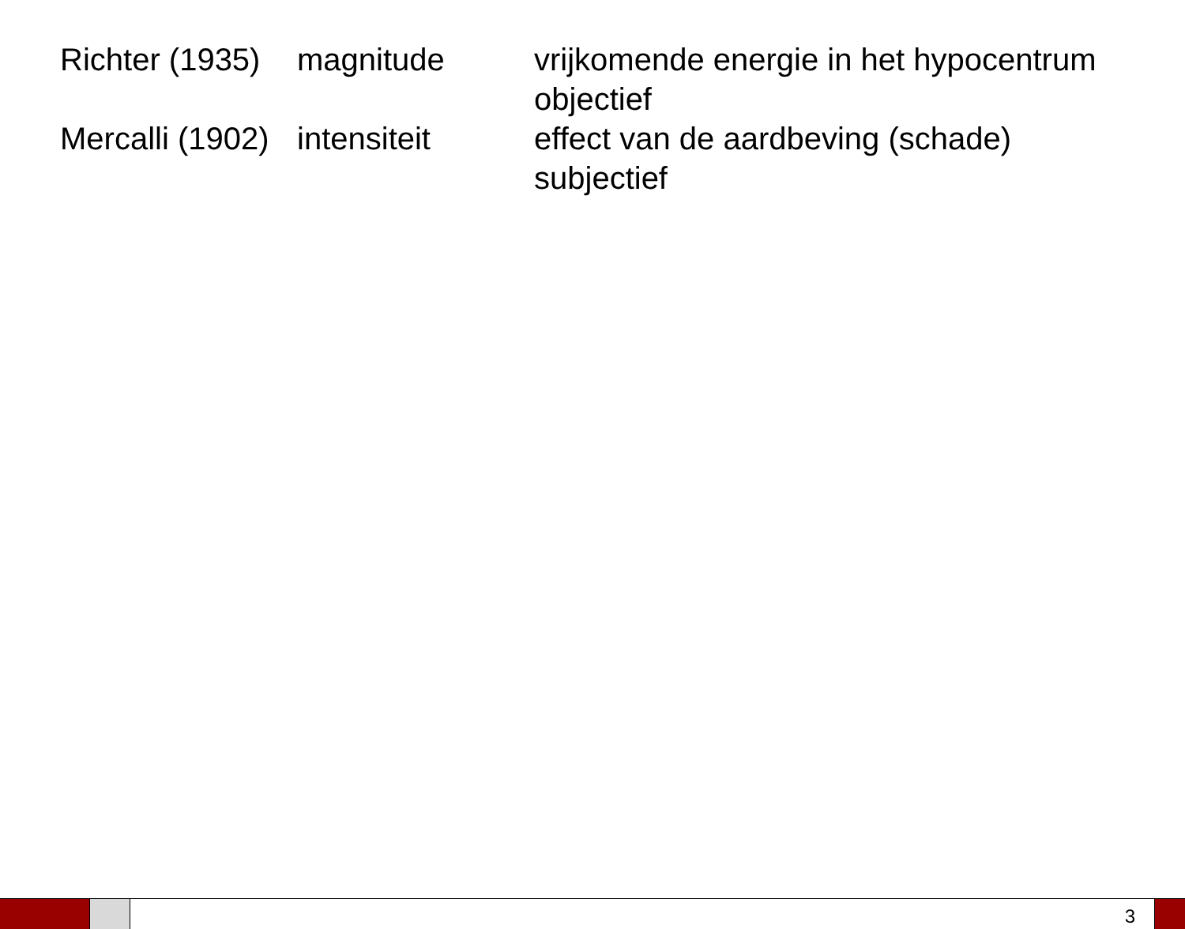| Richter (1935) | magnitude | vrijkomende energie in het hypocentrum objectief |
| Mercalli (1902) | intensiteit | effect van de aardbeving (schade) subjectief |
3